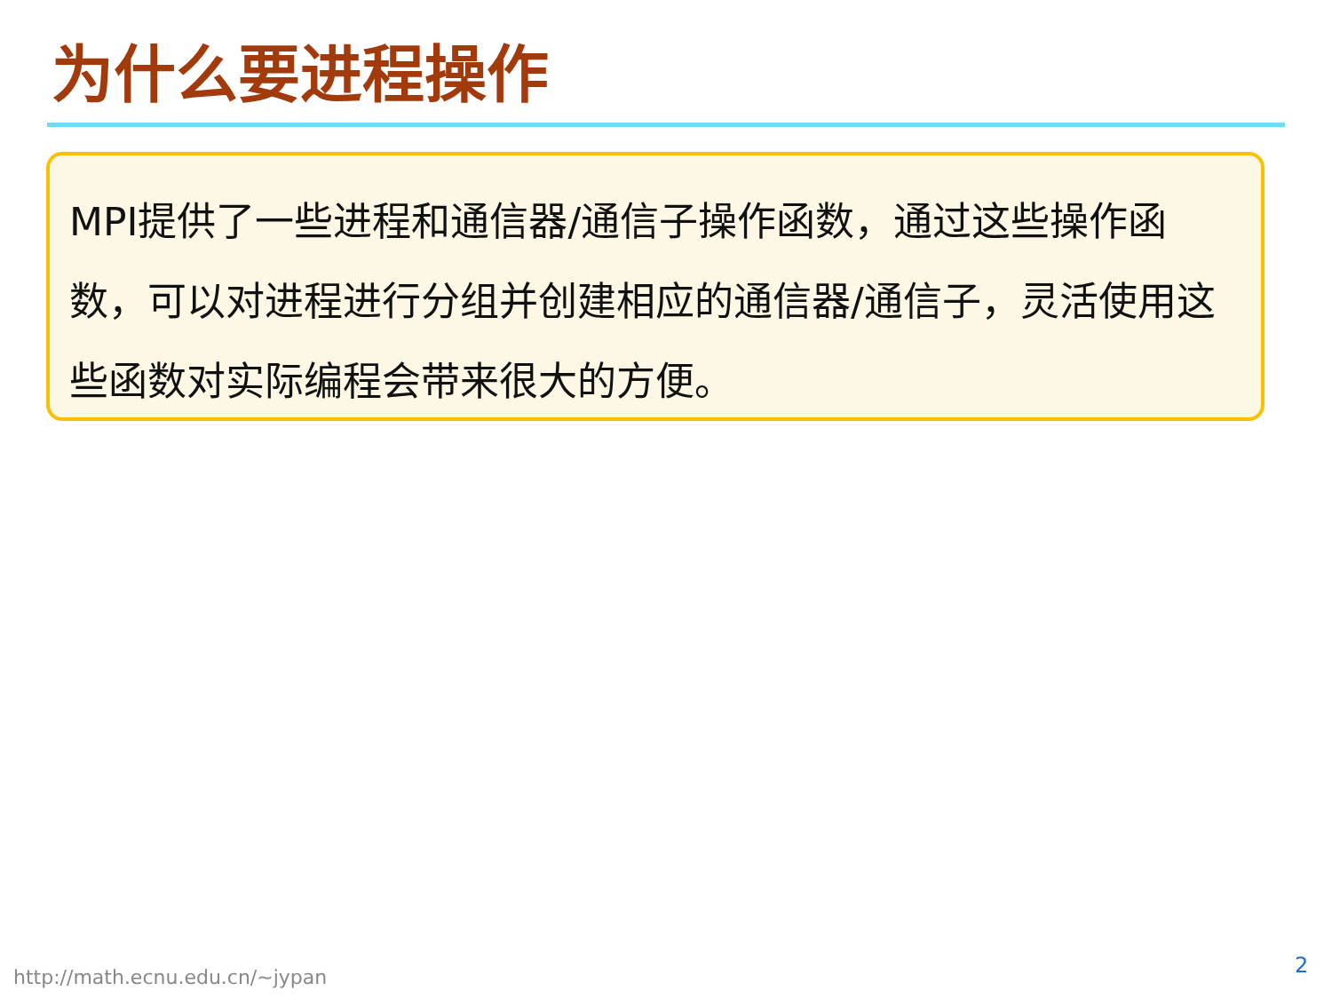为什么要进程操作
MPI提供了一些进程和通信器/通信子操作函数，通过这些操作函数，可以对进程进行分组并创建相应的通信器/通信子，灵活使用这些函数对实际编程会带来很大的方便。
http://math.ecnu.edu.cn/~jypan 2